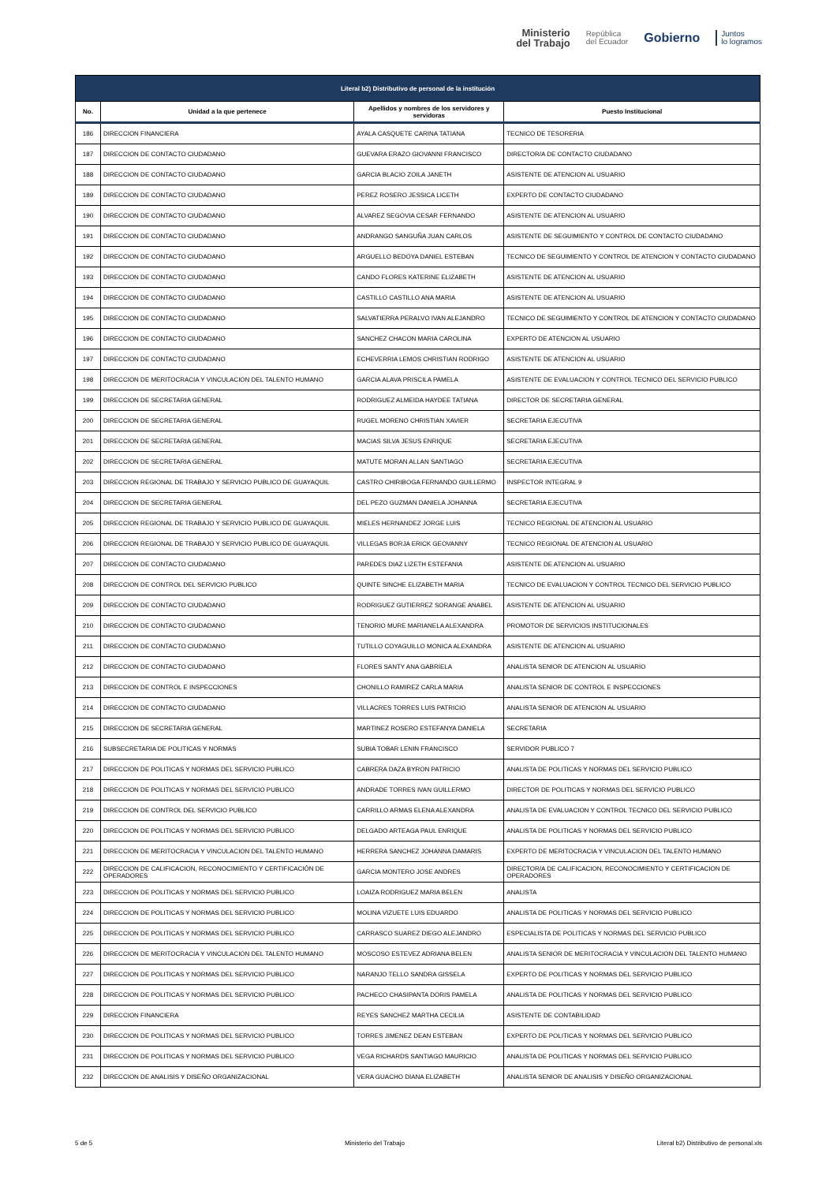Ministerio
del Trabajo
República
del Ecuador
Gobierno
Juntos
lo logramos
| Literal b2) Distributivo de personal de la institución | | | |
| --- | --- | --- | --- |
| No. | Unidad a la que pertenece | Apellidos y nombres de los servidores y servidoras | Puesto Institucional |
| 186 | DIRECCION FINANCIERA | AYALA CASQUETE CARINA TATIANA | TECNICO DE TESORERIA |
| 187 | DIRECCION DE CONTACTO CIUDADANO | GUEVARA ERAZO GIOVANNI FRANCISCO | DIRECTOR/A DE CONTACTO CIUDADANO |
| 188 | DIRECCION DE CONTACTO CIUDADANO | GARCIA BLACIO ZOILA JANETH | ASISTENTE DE ATENCION AL USUARIO |
| 189 | DIRECCION DE CONTACTO CIUDADANO | PEREZ ROSERO JESSICA LICETH | EXPERTO DE CONTACTO CIUDADANO |
| 190 | DIRECCION DE CONTACTO CIUDADANO | ALVAREZ SEGOVIA CESAR FERNANDO | ASISTENTE DE ATENCION AL USUARIO |
| 191 | DIRECCION DE CONTACTO CIUDADANO | ANDRANGO SANGUÑA JUAN CARLOS | ASISTENTE DE SEGUIMIENTO Y CONTROL DE CONTACTO CIUDADANO |
| 192 | DIRECCION DE CONTACTO CIUDADANO | ARGUELLO BEDOYA DANIEL ESTEBAN | TECNICO DE SEGUIMIENTO Y CONTROL DE ATENCION Y CONTACTO CIUDADANO |
| 193 | DIRECCION DE CONTACTO CIUDADANO | CANDO FLORES KATERINE ELIZABETH | ASISTENTE DE ATENCION AL USUARIO |
| 194 | DIRECCION DE CONTACTO CIUDADANO | CASTILLO CASTILLO ANA MARIA | ASISTENTE DE ATENCION AL USUARIO |
| 195 | DIRECCION DE CONTACTO CIUDADANO | SALVATIERRA PERALVO IVAN ALEJANDRO | TECNICO DE SEGUIMIENTO Y CONTROL DE ATENCION Y CONTACTO CIUDADANO |
| 196 | DIRECCION DE CONTACTO CIUDADANO | SANCHEZ CHACON MARIA CAROLINA | EXPERTO DE ATENCION AL USUARIO |
| 197 | DIRECCION DE CONTACTO CIUDADANO | ECHEVERRIA LEMOS CHRISTIAN RODRIGO | ASISTENTE DE ATENCION AL USUARIO |
| 198 | DIRECCION DE MERITOCRACIA Y VINCULACION DEL TALENTO HUMANO | GARCIA ALAVA PRISCILA PAMELA | ASISTENTE DE EVALUACION Y CONTROL TECNICO DEL SERVICIO PUBLICO |
| 199 | DIRECCION DE SECRETARIA GENERAL | RODRIGUEZ ALMEIDA HAYDEE TATIANA | DIRECTOR DE SECRETARIA GENERAL |
| 200 | DIRECCION DE SECRETARIA GENERAL | RUGEL MORENO CHRISTIAN XAVIER | SECRETARIA EJECUTIVA |
| 201 | DIRECCION DE SECRETARIA GENERAL | MACIAS SILVA JESUS ENRIQUE | SECRETARIA EJECUTIVA |
| 202 | DIRECCION DE SECRETARIA GENERAL | MATUTE MORAN ALLAN SANTIAGO | SECRETARIA EJECUTIVA |
| 203 | DIRECCION REGIONAL DE TRABAJO Y SERVICIO PUBLICO DE GUAYAQUIL | CASTRO CHIRIBOGA FERNANDO GUILLERMO | INSPECTOR INTEGRAL 9 |
| 204 | DIRECCION DE SECRETARIA GENERAL | DEL PEZO GUZMAN DANIELA JOHANNA | SECRETARIA EJECUTIVA |
| 205 | DIRECCION REGIONAL DE TRABAJO Y SERVICIO PUBLICO DE GUAYAQUIL | MIELES HERNANDEZ JORGE LUIS | TECNICO REGIONAL DE ATENCION AL USUARIO |
| 206 | DIRECCION REGIONAL DE TRABAJO Y SERVICIO PUBLICO DE GUAYAQUIL | VILLEGAS BORJA ERICK GEOVANNY | TECNICO REGIONAL DE ATENCION AL USUARIO |
| 207 | DIRECCION DE CONTACTO CIUDADANO | PAREDES DIAZ LIZETH ESTEFANIA | ASISTENTE DE ATENCION AL USUARIO |
| 208 | DIRECCION DE CONTROL DEL SERVICIO PUBLICO | QUINTE SINCHE ELIZABETH MARIA | TECNICO DE EVALUACION Y CONTROL TECNICO DEL SERVICIO PUBLICO |
| 209 | DIRECCION DE CONTACTO CIUDADANO | RODRIGUEZ GUTIERREZ SORANGE ANABEL | ASISTENTE DE ATENCION AL USUARIO |
| 210 | DIRECCION DE CONTACTO CIUDADANO | TENORIO MURE MARIANELA ALEXANDRA | PROMOTOR DE SERVICIOS INSTITUCIONALES |
| 211 | DIRECCION DE CONTACTO CIUDADANO | TUTILLO COYAGUILLO MONICA ALEXANDRA | ASISTENTE DE ATENCION AL USUARIO |
| 212 | DIRECCION DE CONTACTO CIUDADANO | FLORES SANTY ANA GABRIELA | ANALISTA SENIOR DE ATENCION AL USUARIO |
| 213 | DIRECCION DE CONTROL E INSPECCIONES | CHONILLO RAMIREZ CARLA MARIA | ANALISTA SENIOR DE CONTROL E INSPECCIONES |
| 214 | DIRECCION DE CONTACTO CIUDADANO | VILLACRES TORRES LUIS PATRICIO | ANALISTA SENIOR DE ATENCION AL USUARIO |
| 215 | DIRECCION DE SECRETARIA GENERAL | MARTINEZ ROSERO ESTEFANYA DANIELA | SECRETARIA |
| 216 | SUBSECRETARIA DE POLITICAS Y NORMAS | SUBIA TOBAR LENIN FRANCISCO | SERVIDOR PUBLICO 7 |
| 217 | DIRECCION DE POLITICAS Y NORMAS DEL SERVICIO PUBLICO | CABRERA DAZA BYRON PATRICIO | ANALISTA DE POLITICAS Y NORMAS DEL SERVICIO PUBLICO |
| 218 | DIRECCION DE POLITICAS Y NORMAS DEL SERVICIO PUBLICO | ANDRADE TORRES IVAN GUILLERMO | DIRECTOR DE POLITICAS Y NORMAS DEL SERVICIO PUBLICO |
| 219 | DIRECCION DE CONTROL DEL SERVICIO PUBLICO | CARRILLO ARMAS ELENA ALEXANDRA | ANALISTA DE EVALUACION Y CONTROL TECNICO DEL SERVICIO PUBLICO |
| 220 | DIRECCION DE POLITICAS Y NORMAS DEL SERVICIO PUBLICO | DELGADO ARTEAGA PAUL ENRIQUE | ANALISTA DE POLITICAS Y NORMAS DEL SERVICIO PUBLICO |
| 221 | DIRECCION DE MERITOCRACIA Y VINCULACION DEL TALENTO HUMANO | HERRERA SANCHEZ JOHANNA DAMARIS | EXPERTO DE MERITOCRACIA Y VINCULACION DEL TALENTO HUMANO |
| 222 | DIRECCION DE CALIFICACION, RECONOCIMIENTO Y CERTIFICACIÓN DE OPERADORES | GARCIA MONTERO JOSE ANDRES | DIRECTOR/A DE CALIFICACION, RECONOCIMIENTO Y CERTIFICACION DE OPERADORES |
| 223 | DIRECCION DE POLITICAS Y NORMAS DEL SERVICIO PUBLICO | LOAIZA RODRIGUEZ MARIA BELEN | ANALISTA |
| 224 | DIRECCION DE POLITICAS Y NORMAS DEL SERVICIO PUBLICO | MOLINA VIZUETE LUIS EDUARDO | ANALISTA DE POLITICAS Y NORMAS DEL SERVICIO PUBLICO |
| 225 | DIRECCION DE POLITICAS Y NORMAS DEL SERVICIO PUBLICO | CARRASCO SUAREZ DIEGO ALEJANDRO | ESPECIALISTA DE POLITICAS Y NORMAS DEL SERVICIO PUBLICO |
| 226 | DIRECCION DE MERITOCRACIA Y VINCULACION DEL TALENTO HUMANO | MOSCOSO ESTEVEZ ADRIANA BELEN | ANALISTA SENIOR DE MERITOCRACIA Y VINCULACION DEL TALENTO HUMANO |
| 227 | DIRECCION DE POLITICAS Y NORMAS DEL SERVICIO PUBLICO | NARANJO TELLO SANDRA GISSELA | EXPERTO DE POLITICAS Y NORMAS DEL SERVICIO PUBLICO |
| 228 | DIRECCION DE POLITICAS Y NORMAS DEL SERVICIO PUBLICO | PACHECO CHASIPANTA DORIS PAMELA | ANALISTA DE POLITICAS Y NORMAS DEL SERVICIO PUBLICO |
| 229 | DIRECCION FINANCIERA | REYES SANCHEZ MARTHA CECILIA | ASISTENTE DE CONTABILIDAD |
| 230 | DIRECCION DE POLITICAS Y NORMAS DEL SERVICIO PUBLICO | TORRES JIMENEZ DEAN ESTEBAN | EXPERTO DE POLITICAS Y NORMAS DEL SERVICIO PUBLICO |
| 231 | DIRECCION DE POLITICAS Y NORMAS DEL SERVICIO PUBLICO | VEGA RICHARDS SANTIAGO MAURICIO | ANALISTA DE POLITICAS Y NORMAS DEL SERVICIO PUBLICO |
| 232 | DIRECCION DE ANALISIS Y DISEÑO ORGANIZACIONAL | VERA GUACHO DIANA ELIZABETH | ANALISTA SENIOR DE ANALISIS Y DISEÑO ORGANIZACIONAL |
5 de 5 Ministerio del Trabajo Literal b2) Distributivo de personal.xls